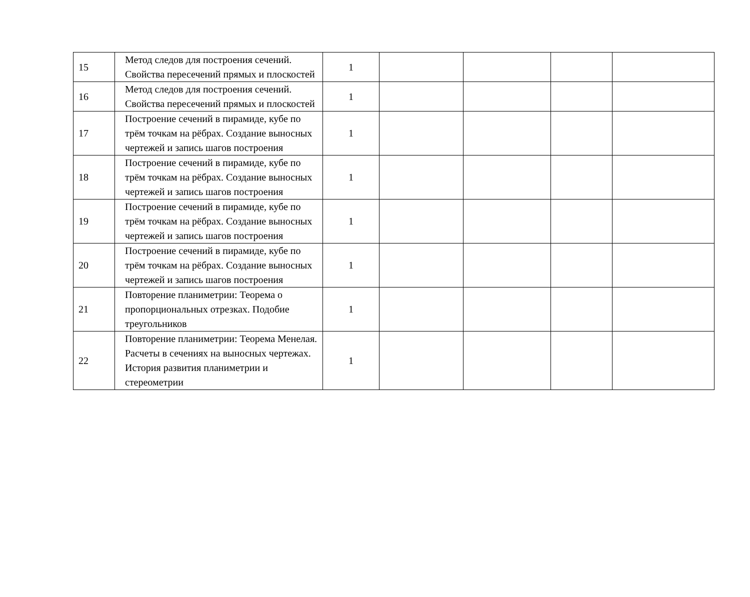| 15 | Метод следов для построения сечений. Свойства пересечений прямых и плоскостей | 1 | | | | |
| 16 | Метод следов для построения сечений. Свойства пересечений прямых и плоскостей | 1 | | | | |
| 17 | Построение сечений в пирамиде, кубе по трём точкам на рёбрах. Создание выносных чертежей и запись шагов построения | 1 | | | | |
| 18 | Построение сечений в пирамиде, кубе по трём точкам на рёбрах. Создание выносных чертежей и запись шагов построения | 1 | | | | |
| 19 | Построение сечений в пирамиде, кубе по трём точкам на рёбрах. Создание выносных чертежей и запись шагов построения | 1 | | | | |
| 20 | Построение сечений в пирамиде, кубе по трём точкам на рёбрах. Создание выносных чертежей и запись шагов построения | 1 | | | | |
| 21 | Повторение планиметрии: Теорема о пропорциональных отрезках. Подобие треугольников | 1 | | | | |
| 22 | Повторение планиметрии: Теорема Менелая. Расчеты в сечениях на выносных чертежах. История развития планиметрии и стереометрии | 1 | | | | |